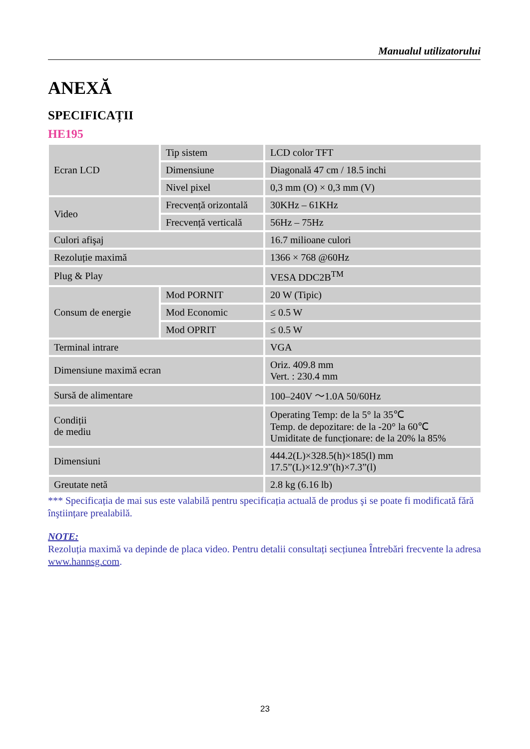Manualul utilizatorului
ANEXĂ
SPECIFICAȚII
HE195
| Ecran LCD | Tip sistem | LCD color TFT |
| | Dimensiune | Diagonală 47 cm / 18.5 inchi |
| | Nivel pixel | 0,3 mm (O) × 0,3 mm (V) |
| Video | Frecvență orizontală | 30KHz – 61KHz |
| | Frecvență verticală | 56Hz – 75Hz |
| Culori afişaj | | 16.7 milioane culori |
| Rezoluție maximă | | 1366 × 768 @60Hz |
| Plug & Play | | VESA DDC2B<sup>TM</sup> |
| Consum de energie | Mod PORNIT | 20 W (Tipic) |
| | Mod Economic | ≤ 0.5 W |
| | Mod OPRIT | ≤ 0.5 W |
| Terminal intrare | | VGA |
| Dimensiune maximă ecran | | Oriz. 409.8 mm Vert. : 230.4 mm |
| Sursă de alimentare | | 100–240V ～1.0A 50/60Hz |
| Condiții de mediu | | Operating Temp: de la 5° la 35℃ Temp. de depozitare: de la -20° la 60℃ Umiditate de funcționare: de la 20% la 85% |
| Dimensiuni | | 444.2(L)×328.5(h)×185(l) mm 17.5”(L)×12.9”(h)×7.3”(l) |
| Greutate netă | | 2.8 kg (6.16 lb) |
*** Specificația de mai sus este valabilă pentru specificația actuală de produs şi se poate fi modificată fără înştiințare prealabilă.
NOTE:
Rezoluția maximă va depinde de placa video. Pentru detalii consultați secțiunea Întrebări frecvente la adresa www.hannsg.com.
23